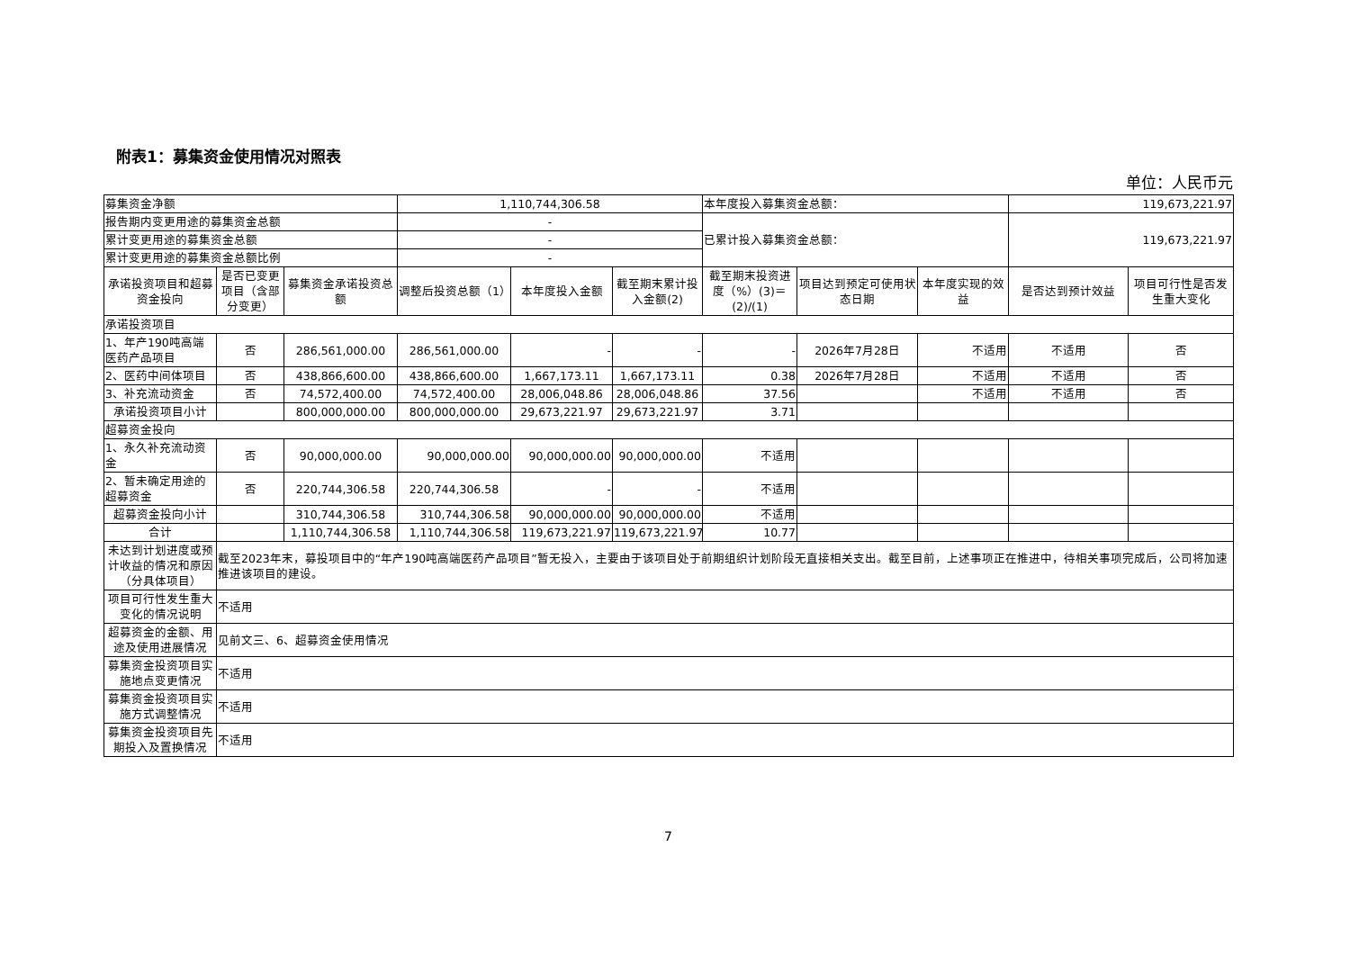附表1：募集资金使用情况对照表
单位：人民币元
| 募集资金净额 | | | 1,110,744,306.58 | | | 本年度投入募集资金总额： | | | 119,673,221.97 | |
| 报告期内变更用途的募集资金总额 | | | - | | | 已累计投入募集资金总额： | | | 119,673,221.97 | |
| 累计变更用途的募集资金总额 | | | - | | | | | | | |
| 累计变更用途的募集资金总额比例 | | | - | | | | | | | |
| 承诺投资项目和超募资金投向 | 是否已变更项目（含部分变更） | 募集资金承诺投资总额 | 调整后投资总额（1） | 本年度投入金额 | 截至期末累计投入金额(2) | 截至期末投资进度（%）(3)＝(2)/(1) | 项目达到预定可使用状态日期 | 本年度实现的效益 | 是否达到预计效益 | 项目可行性是否发生重大变化 |
| 承诺投资项目 | | | | | | | | | | |
| 1、年产190吨高端医药产品项目 | 否 | 286,561,000.00 | 286,561,000.00 | - | - | - | 2026年7月28日 | 不适用 | 不适用 | 否 |
| 2、医药中间体项目 | 否 | 438,866,600.00 | 438,866,600.00 | 1,667,173.11 | 1,667,173.11 | 0.38 | 2026年7月28日 | 不适用 | 不适用 | 否 |
| 3、补充流动资金 | 否 | 74,572,400.00 | 74,572,400.00 | 28,006,048.86 | 28,006,048.86 | 37.56 | | 不适用 | 不适用 | 否 |
| 承诺投资项目小计 | | 800,000,000.00 | 800,000,000.00 | 29,673,221.97 | 29,673,221.97 | 3.71 | | | | |
| 超募资金投向 | | | | | | | | | | |
| 1、永久补充流动资金 | 否 | 90,000,000.00 | 90,000,000.00 | 90,000,000.00 | 90,000,000.00 | 不适用 | | | | |
| 2、暂未确定用途的超募资金 | 否 | 220,744,306.58 | 220,744,306.58 | - | - | 不适用 | | | | |
| 超募资金投向小计 | | 310,744,306.58 | 310,744,306.58 | 90,000,000.00 | 90,000,000.00 | 不适用 | | | | |
| 合计 | | 1,110,744,306.58 | 1,110,744,306.58 | 119,673,221.97 | 119,673,221.97 | 10.77 | | | | |
| 未达到计划进度或预计收益的情况和原因（分具体项目） | 截至2023年末，募投项目中的“年产190吨高端医药产品项目”暂无投入，主要由于该项目处于前期组织计划阶段无直接相关支出。截至目前，上述事项正在推进中，待相关事项完成后，公司将加速推进该项目的建设。 | | | | | | | | | |
| 项目可行性发生重大变化的情况说明 | 不适用 | | | | | | | | | |
| 超募资金的金额、用途及使用进展情况 | 见前文三、6、超募资金使用情况 | | | | | | | | | |
| 募集资金投资项目实施地点变更情况 | 不适用 | | | | | | | | | |
| 募集资金投资项目实施方式调整情况 | 不适用 | | | | | | | | | |
| 募集资金投资项目先期投入及置换情况 | 不适用 | | | | | | | | | |
7